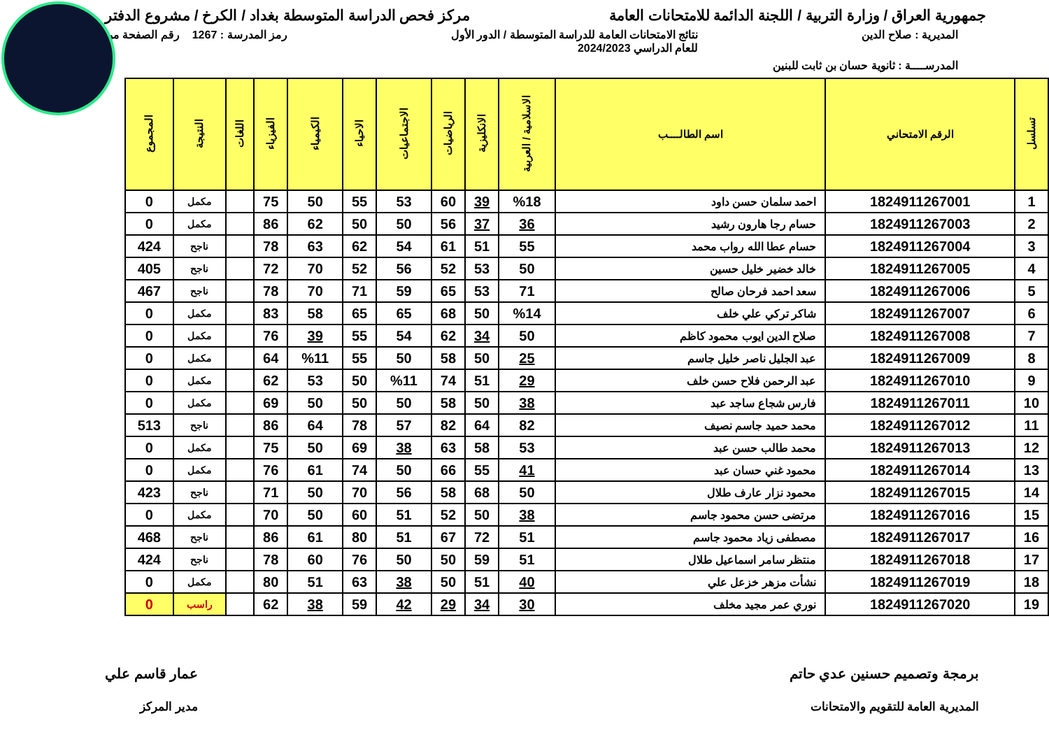جمهورية العراق / وزارة التربية / اللجنة الدائمة للامتحانات العامة مركز فحص الدراسة المتوسطة بغداد / الكرخ / مشروع الدفتر
المديرية : صلاح الدين نتائج الامتحانات العامة للدراسة المتوسطة / الدور الأول
للعام الدراسي 2024/2023 رمز المدرسة : 1267 رقم الصفحة من
المدرســــة : ثانوية حسان بن ثابت للبنين
| تسلسل | الرقم الامتحاني | اسم الطالــــب | الاسلامية / العربية | الانكليزية | الرياضيات | الاجتماعيات | الاحياء | الكيمياء | الفيزياء | اللغات | النتيجة | المجموع |
| --- | --- | --- | --- | --- | --- | --- | --- | --- | --- | --- | --- | --- |
| 1 | 1824911267001 | احمد سلمان حسن داود | %18 | 39 | 60 | 53 | 55 | 50 | 75 | | مكمل | 0 |
| 2 | 1824911267003 | حسام رجا هارون رشيد | 36 | 37 | 56 | 50 | 50 | 62 | 86 | | مكمل | 0 |
| 3 | 1824911267004 | حسام عطا الله رواب محمد | 55 | 51 | 61 | 54 | 62 | 63 | 78 | | ناجح | 424 |
| 4 | 1824911267005 | خالد خضير خليل حسين | 50 | 53 | 52 | 56 | 52 | 70 | 72 | | ناجح | 405 |
| 5 | 1824911267006 | سعد احمد فرحان صالح | 71 | 53 | 65 | 59 | 71 | 70 | 78 | | ناجح | 467 |
| 6 | 1824911267007 | شاكر تركي علي خلف | %14 | 50 | 68 | 65 | 65 | 58 | 83 | | مكمل | 0 |
| 7 | 1824911267008 | صلاح الدين ايوب محمود كاظم | 50 | 34 | 62 | 54 | 55 | 39 | 76 | | مكمل | 0 |
| 8 | 1824911267009 | عبد الجليل ناصر خليل جاسم | 25 | 50 | 58 | 50 | 55 | %11 | 64 | | مكمل | 0 |
| 9 | 1824911267010 | عبد الرحمن فلاح حسن خلف | 29 | 51 | 74 | %11 | 50 | 53 | 62 | | مكمل | 0 |
| 10 | 1824911267011 | فارس شجاع ساجد عبد | 38 | 50 | 58 | 50 | 50 | 50 | 69 | | مكمل | 0 |
| 11 | 1824911267012 | محمد حميد جاسم نصيف | 82 | 64 | 82 | 57 | 78 | 64 | 86 | | ناجح | 513 |
| 12 | 1824911267013 | محمد طالب حسن عبد | 53 | 58 | 63 | 38 | 69 | 50 | 75 | | مكمل | 0 |
| 13 | 1824911267014 | محمود غني حسان عبد | 41 | 55 | 66 | 50 | 74 | 61 | 76 | | مكمل | 0 |
| 14 | 1824911267015 | محمود نزار عارف طلال | 50 | 68 | 58 | 56 | 70 | 50 | 71 | | ناجح | 423 |
| 15 | 1824911267016 | مرتضى حسن محمود جاسم | 38 | 50 | 52 | 51 | 60 | 50 | 70 | | مكمل | 0 |
| 16 | 1824911267017 | مصطفى زياد محمود جاسم | 51 | 72 | 67 | 51 | 80 | 61 | 86 | | ناجح | 468 |
| 17 | 1824911267018 | منتظر سامر اسماعيل طلال | 51 | 59 | 50 | 50 | 76 | 60 | 78 | | ناجح | 424 |
| 18 | 1824911267019 | نشأت مزهر خزعل علي | 40 | 51 | 50 | 38 | 63 | 51 | 80 | | مكمل | 0 |
| 19 | 1824911267020 | نوري عمر مجيد مخلف | 30 | 34 | 29 | 42 | 59 | 38 | 62 | | راسب | 0 |
برمجة وتصميم حسنين عدي حاتم
المديرية العامة للتقويم والامتحانات عمار قاسم علي
مدير المركز